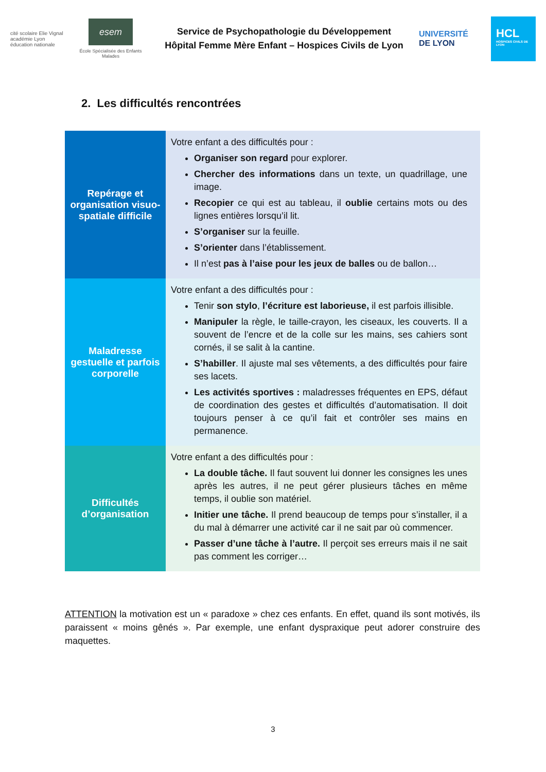cité scolaire Elie Vignal
académie Lyon
éducation nationale
esem
École Spécialisée des Enfants Malades
Service de Psychopathologie du Développement
Hôpital Femme Mère Enfant – Hospices Civils de Lyon
UNIVERSITÉ
DE LYON
HCL
HOSPICES CIVILS DE LYON
2. Les difficultés rencontrées
| Repérage et organisation visuo-spatiale difficile | Votre enfant a des difficultés pour : Organiser son regard pour explorer. Chercher des informations dans un texte, un quadrillage, une image. Recopier ce qui est au tableau, il oublie certains mots ou des lignes entières lorsqu’il lit. S’organiser sur la feuille. S’orienter dans l’établissement. Il n’est pas à l’aise pour les jeux de balles ou de ballon… |
| Maladresse gestuelle et parfois corporelle | Votre enfant a des difficultés pour : Tenir son stylo , l’écriture est laborieuse, il est parfois illisible. Manipuler la règle, le taille-crayon, les ciseaux, les couverts. Il a souvent de l’encre et de la colle sur les mains, ses cahiers sont cornés, il se salit à la cantine. S’habiller . Il ajuste mal ses vêtements, a des difficultés pour faire ses lacets. Les activités sportives : maladresses fréquentes en EPS, défaut de coordination des gestes et difficultés d’automatisation. Il doit toujours penser à ce qu’il fait et contrôler ses mains en permanence. |
| Difficultés d’organisation | Votre enfant a des difficultés pour : La double tâche. Il faut souvent lui donner les consignes les unes après les autres, il ne peut gérer plusieurs tâches en même temps, il oublie son matériel. Initier une tâche. Il prend beaucoup de temps pour s’installer, il a du mal à démarrer une activité car il ne sait par où commencer. Passer d’une tâche à l’autre. Il perçoit ses erreurs mais il ne sait pas comment les corriger… |
ATTENTION la motivation est un « paradoxe » chez ces enfants. En effet, quand ils sont motivés, ils paraissent « moins gênés ». Par exemple, une enfant dyspraxique peut adorer construire des maquettes.
3